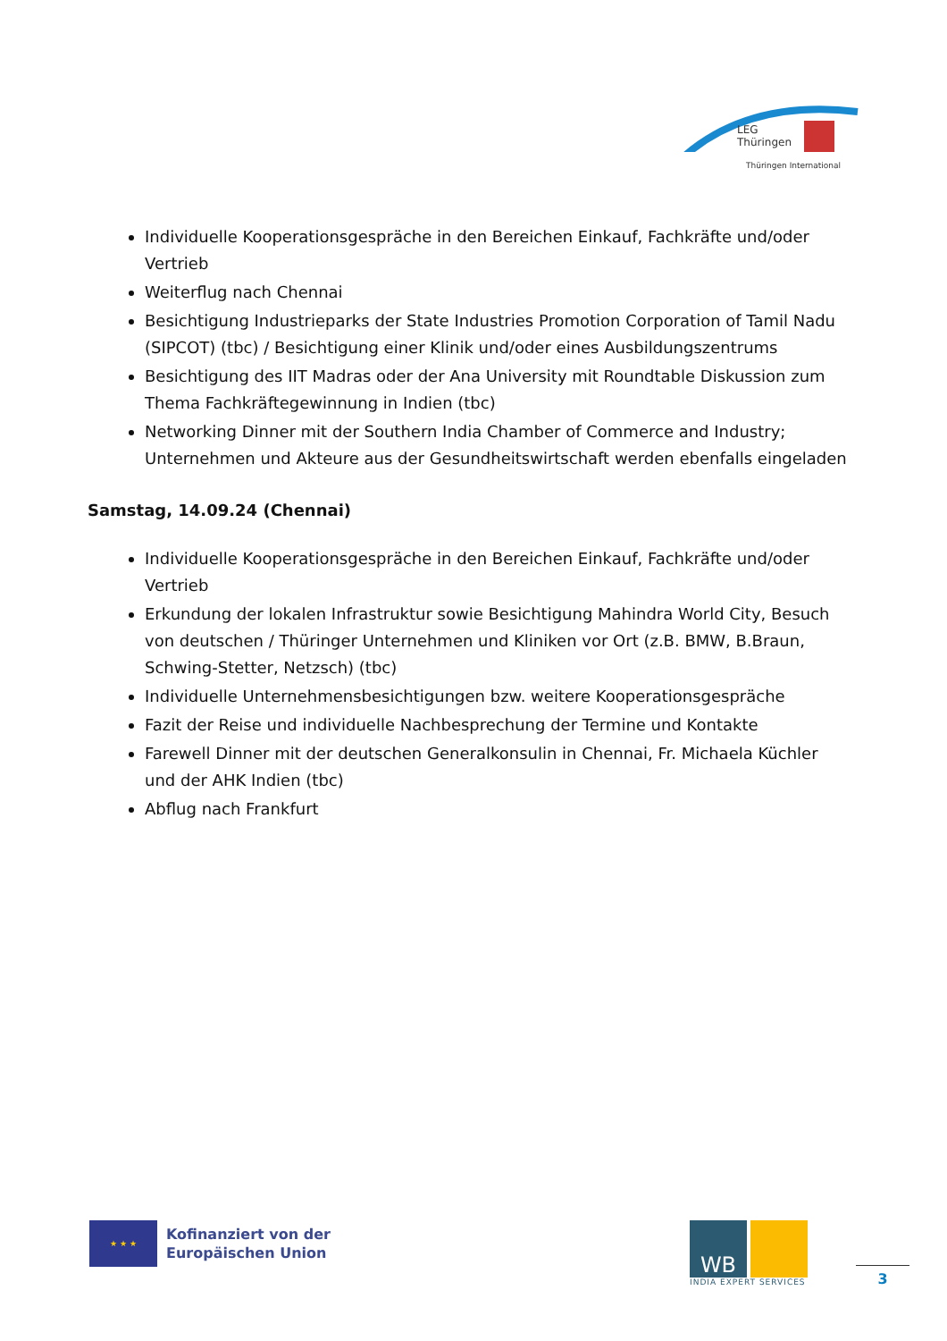LEG
Thüringen
Thüringen International
Individuelle Kooperationsgespräche in den Bereichen Einkauf, Fachkräfte und/oder Vertrieb
Weiterflug nach Chennai
Besichtigung Industrieparks der State Industries Promotion Corporation of Tamil Nadu (SIPCOT) (tbc) / Besichtigung einer Klinik und/oder eines Ausbildungszentrums
Besichtigung des IIT Madras oder der Ana University mit Roundtable Diskussion zum Thema Fachkräftegewinnung in Indien (tbc)
Networking Dinner mit der Southern India Chamber of Commerce and Industry; Unternehmen und Akteure aus der Gesundheitswirtschaft werden ebenfalls eingeladen
Samstag, 14.09.24 (Chennai)
Individuelle Kooperationsgespräche in den Bereichen Einkauf, Fachkräfte und/oder Vertrieb
Erkundung der lokalen Infrastruktur sowie Besichtigung Mahindra World City, Besuch von deutschen / Thüringer Unternehmen und Kliniken vor Ort (z.B. BMW, B.Braun, Schwing-Stetter, Netzsch) (tbc)
Individuelle Unternehmensbesichtigungen bzw. weitere Kooperationsgespräche
Fazit der Reise und individuelle Nachbesprechung der Termine und Kontakte
Farewell Dinner mit der deutschen Generalkonsulin in Chennai, Fr. Michaela Küchler und der AHK Indien (tbc)
Abflug nach Frankfurt
★ ★ ★
Kofinanziert von der
Europäischen Union
WB
INDIA EXPERT SERVICES
3